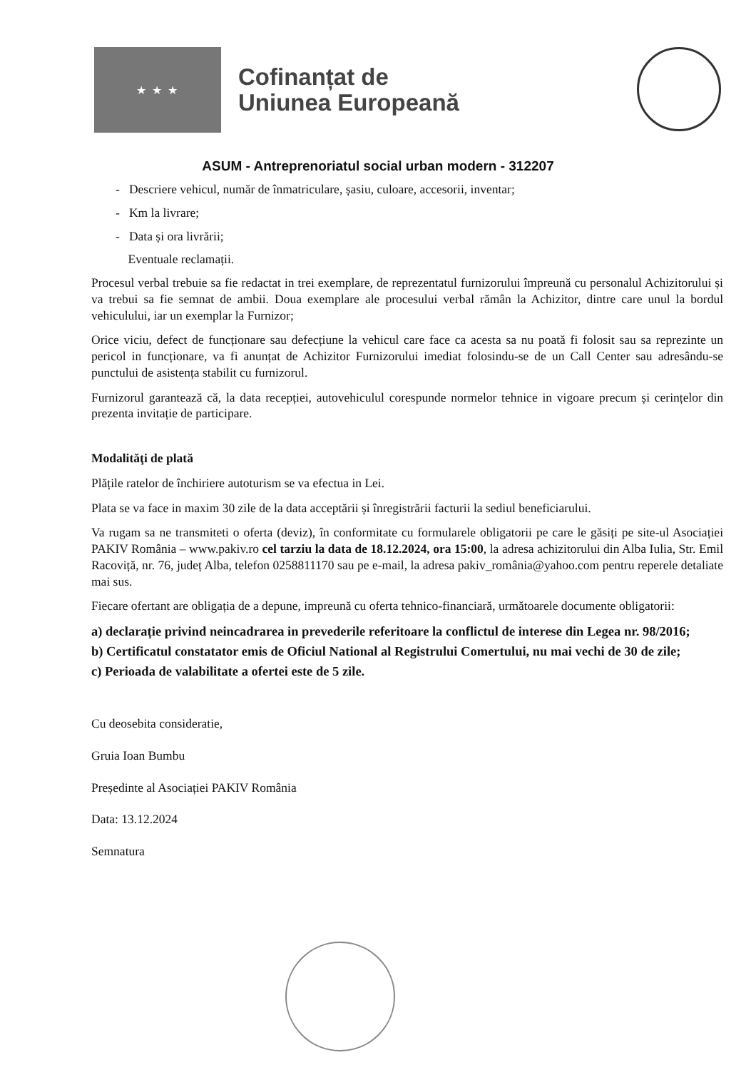★ ★ ★
Cofinanțat de
Uniunea Europeană
ASUM - Antreprenoriatul social urban modern - 312207
- Descriere vehicul, număr de înmatriculare, șasiu, culoare, accesorii, inventar;
- Km la livrare;
- Data și ora livrării;
Eventuale reclamații.
Procesul verbal trebuie sa fie redactat in trei exemplare, de reprezentatul furnizorului împreună cu personalul Achizitorului și va trebui sa fie semnat de ambii. Doua exemplare ale procesului verbal rămân la Achizitor, dintre care unul la bordul vehiculului, iar un exemplar la Furnizor;
Orice viciu, defect de funcționare sau defecțiune la vehicul care face ca acesta sa nu poată fi folosit sau sa reprezinte un pericol in funcționare, va fi anunțat de Achizitor Furnizorului imediat folosindu-se de un Call Center sau adresându-se punctului de asistența stabilit cu furnizorul.
Furnizorul garantează că, la data recepției, autovehiculul corespunde normelor tehnice in vigoare precum și cerințelor din prezenta invitație de participare.
Modalităţi de plată
Plățile ratelor de închiriere autoturism se va efectua in Lei.
Plata se va face in maxim 30 zile de la data acceptării și înregistrării facturii la sediul beneficiarului.
Va rugam sa ne transmiteti o oferta (deviz), în conformitate cu formularele obligatorii pe care le găsiți pe site-ul Asociației PAKIV România – www.pakiv.ro cel tarziu la data de 18.12.2024, ora 15:00, la adresa achizitorului din Alba Iulia, Str. Emil Racoviță, nr. 76, județ Alba, telefon 0258811170 sau pe e-mail, la adresa pakiv_românia@yahoo.com pentru reperele detaliate mai sus.
Fiecare ofertant are obligația de a depune, impreună cu oferta tehnico-financiară, următoarele documente obligatorii:
a) declarație privind neincadrarea in prevederile referitoare la conflictul de interese din Legea nr. 98/2016;
b) Certificatul constatator emis de Oficiul National al Registrului Comertului, nu mai vechi de 30 de zile;
c) Perioada de valabilitate a ofertei este de 5 zile.
Cu deosebita consideratie,
Gruia Ioan Bumbu
Președinte al Asociației PAKIV România
Data: 13.12.2024
Semnatura